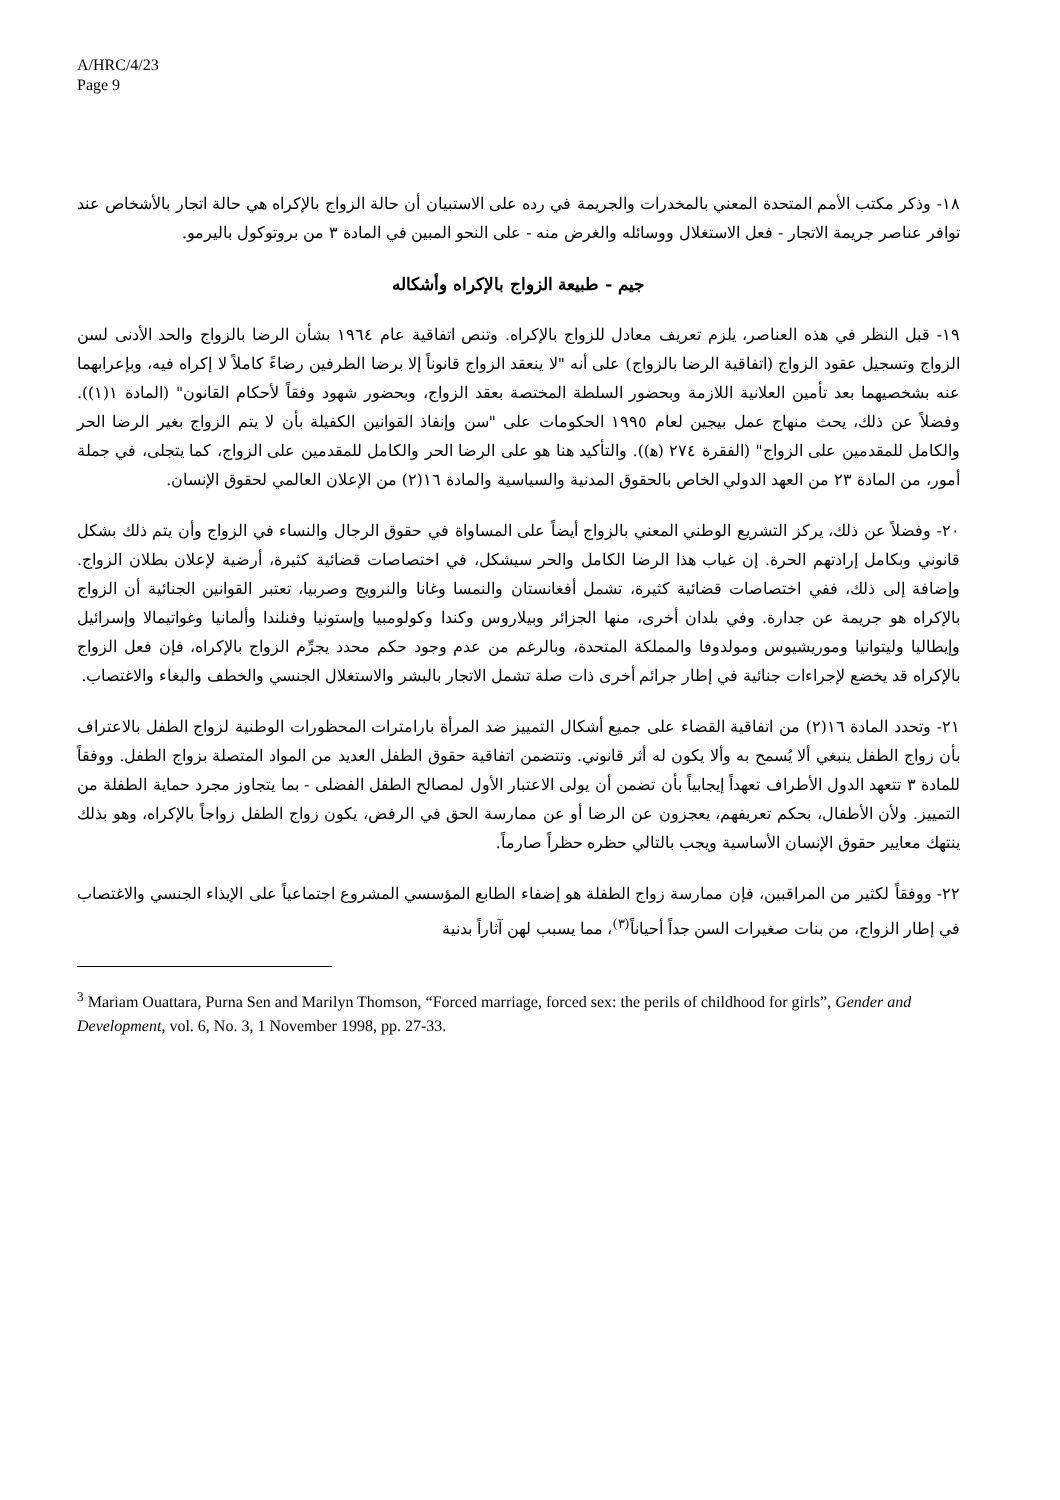A/HRC/4/23
Page 9
١٨- وذكر مكتب الأمم المتحدة المعني بالمخدرات والجريمة في رده على الاستبيان أن حالة الزواج بالإكراه هي حالة اتجار بالأشخاص عند توافر عناصر جريمة الاتجار - فعل الاستغلال ووسائله والغرض منه - على النحو المبين في المادة ٣ من بروتوكول باليرمو.
جيم - طبيعة الزواج بالإكراه وأشكاله
١٩- قبل النظر في هذه العناصر، يلزم تعريف معادل للزواج بالإكراه. وتنص اتفاقية عام ١٩٦٤ بشأن الرضا بالزواج والحد الأدنى لسن الزواج وتسجيل عقود الزواج (اتفاقية الرضا بالزواج) على أنه "لا ينعقد الزواج قانوناً إلا برضا الطرفين رضاءً كاملاً لا إكراه فيه، وبإعرابهما عنه بشخصيهما بعد تأمين العلانية اللازمة وبحضور السلطة المختصة بعقد الزواج، وبحضور شهود وفقاً لأحكام القانون" (المادة ١(١)). وفضلاً عن ذلك، يحث منهاج عمل بيجين لعام ١٩٩٥ الحكومات على "سن وإنفاذ القوانين الكفيلة بأن لا يتم الزواج بغير الرضا الحر والكامل للمقدمين على الزواج" (الفقرة ٢٧٤ (ﻫ)). والتأكيد هنا هو على الرضا الحر والكامل للمقدمين على الزواج، كما يتجلى، في جملة أمور، من المادة ٢٣ من العهد الدولي الخاص بالحقوق المدنية والسياسية والمادة ١٦(٢) من الإعلان العالمي لحقوق الإنسان.
٢٠- وفضلاً عن ذلك، يركز التشريع الوطني المعني بالزواج أيضاً على المساواة في حقوق الرجال والنساء في الزواج وأن يتم ذلك بشكل قانوني وبكامل إرادتهم الحرة. إن غياب هذا الرضا الكامل والحر سيشكل، في اختصاصات قضائية كثيرة، أرضية لإعلان بطلان الزواج. وإضافة إلى ذلك، ففي اختصاصات قضائية كثيرة، تشمل أفغانستان والنمسا وغانا والنرويج وصربيا، تعتبر القوانين الجنائية أن الزواج بالإكراه هو جريمة عن جدارة. وفي بلدان أخرى، منها الجزائر وبيلاروس وكندا وكولومبيا وإستونيا وفنلندا وألمانيا وغواتيمالا وإسرائيل وإيطاليا وليتوانيا وموريشيوس ومولدوفا والمملكة المتحدة، وبالرغم من عدم وجود حكم محدد يجرِّم الزواج بالإكراه، فإن فعل الزواج بالإكراه قد يخضع لإجراءات جنائية في إطار جرائم أخرى ذات صلة تشمل الاتجار بالبشر والاستغلال الجنسي والخطف والبغاء والاغتصاب.
٢١- وتحدد المادة ١٦(٢) من اتفاقية القضاء على جميع أشكال التمييز ضد المرأة بارامترات المحظورات الوطنية لزواج الطفل بالاعتراف بأن زواج الطفل ينبغي ألا يُسمح به وألا يكون له أثر قانوني. وتتضمن اتفاقية حقوق الطفل العديد من المواد المتصلة بزواج الطفل. ووفقاً للمادة ٣ تتعهد الدول الأطراف تعهداً إيجابياً بأن تضمن أن يولى الاعتبار الأول لمصالح الطفل الفضلى - بما يتجاوز مجرد حماية الطفلة من التمييز. ولأن الأطفال، بحكم تعريفهم، يعجزون عن الرضا أو عن ممارسة الحق في الرفض، يكون زواج الطفل زواجاً بالإكراه، وهو بذلك ينتهك معايير حقوق الإنسان الأساسية ويجب بالتالي حظره حظراً صارماً.
٢٢- ووفقاً لكثير من المراقبين، فإن ممارسة زواج الطفلة هو إضفاء الطابع المؤسسي المشروع اجتماعياً على الإيذاء الجنسي والاغتصاب في إطار الزواج، من بنات صغيرات السن جداً أحياناً<sup>(٣)</sup>، مما يسبب لهن آثاراً بدنية
<sup>3</sup> Mariam Ouattara, Purna Sen and Marilyn Thomson, “Forced marriage, forced sex: the perils of childhood for girls”, Gender and Development, vol. 6, No. 3, 1 November 1998, pp. 27-33.